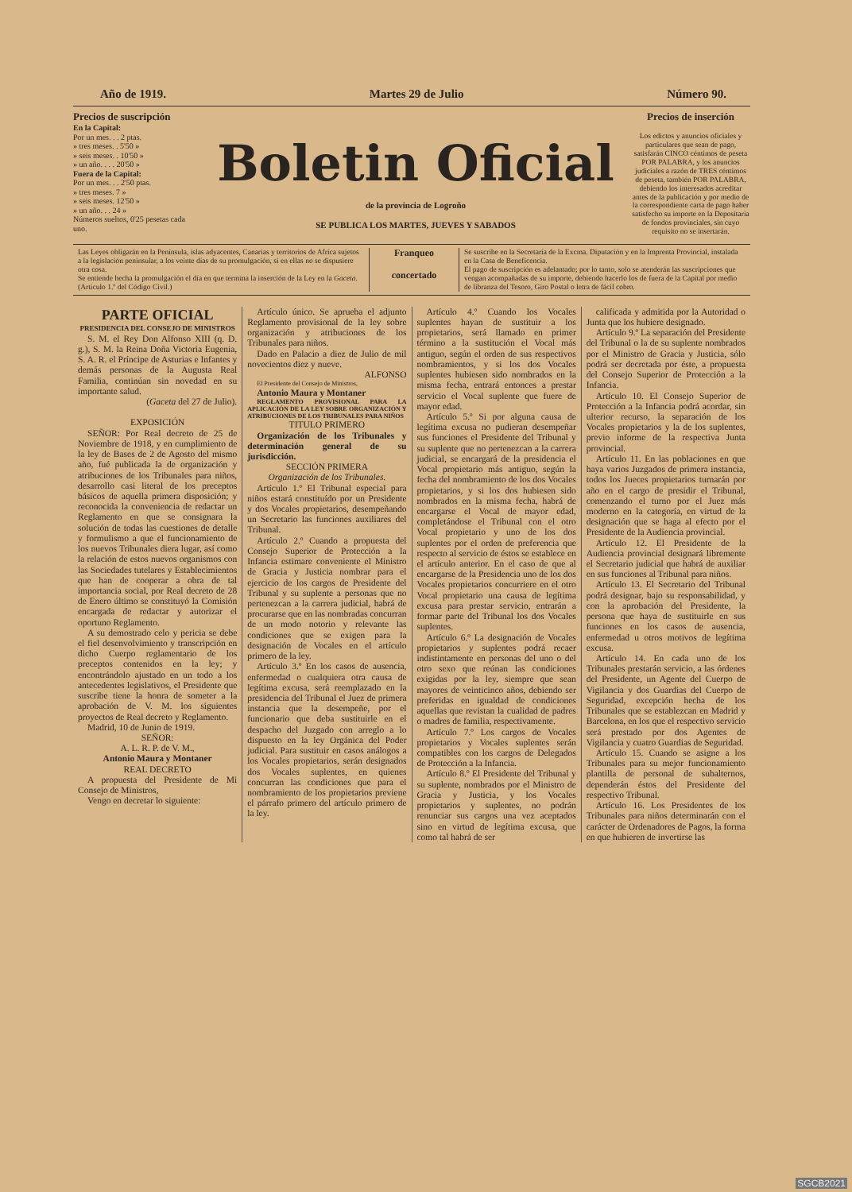Año de 1919. Martes 29 de Julio Número 90.
Precios de suscripción
En la Capital:
Por un mes. . . 2 ptas.
» tres meses. . 5'50 »
» seis meses. . 10'50 »
» un año. . . . 20'50 »
Fuera de la Capital:
Por un mes. . . 2'50 ptas.
» tres meses. 7 »
» seis meses. 12'50 »
» un año. . . 24 »
Números sueltos, 0'25 pesetas cada uno.
Boletin Oficial
de la provincia de Logroño
SE PUBLICA LOS MARTES, JUEVES Y SABADOS
Precios de inserción
Los edictos y anuncios oficiales y particulares que sean de pago, satisfarán CINCO céntimos de peseta POR PALABRA, y los anuncios judiciales a razón de TRES céntimos de peseta, también POR PALABRA, debiendo los interesados acreditar antes de la publicación y por medio de la correspondiente carta de pago haber satisfecho su importe en la Depositaría de fondos provinciales, sin cuyo requisito no se insertarán.
Las Leyes obligarán en la Península, islas adyacentes, Canarias y territorios de Africa sujetos a la legislación peninsular, a los veinte días de su promulgación, si en ellas no se dispusiere otra cosa.
Se entiende hecha la promulgación el día en que termina la inserción de la Ley en la Gaceta. (Artículo 1.º del Código Civil.)
Franqueo
concertado
Se suscribe en la Secretaría de la Excma. Diputación y en la Imprenta Provincial, instalada en la Casa de Beneficencia.
El pago de suscripción es adelantado; por lo tanto, solo se atenderán las suscripciones que vengan acompañadas de su importe, debiendo hacerlo los de fuera de la Capital por medio de libranza del Tesoro, Giro Postal o letra de fácil cobro.
PARTE OFICIAL
PRESIDENCIA DEL CONSEJO DE MINISTROS
S. M. el Rey Don Alfonso XIII (q. D. g.), S. M. la Reina Doña Victoria Eugenia, S. A. R. el Príncipe de Asturias e Infantes y demás personas de la Augusta Real Familia, continúan sin novedad en su importante salud.
(Gaceta del 27 de Julio).
EXPOSICIÓN
SEÑOR: Por Real decreto de 25 de Noviembre de 1918, y en cumplimiento de la ley de Bases de 2 de Agosto del mismo año, fué publicada la de organización y atribuciones de los Tribunales para niños, desarrollo casi literal de los preceptos básicos de aquella primera disposición; y reconocida la conveniencia de redactar un Reglamento en que se consignara la solución de todas las cuestiones de detalle y formulismo a que el funcionamiento de los nuevos Tribunales diera lugar, así como la relación de estos nuevos organismos con las Sociedades tutelares y Establecimientos que han de cooperar a obra de tal importancia social, por Real decreto de 28 de Enero último se constituyó la Comisión encargada de redactar y autorizar el oportuno Reglamento.
A su demostrado celo y pericia se debe el fiel desenvolvimiento y transcripción en dicho Cuerpo reglamentario de los preceptos contenidos en la ley; y encontrándolo ajustado en un todo a los antecedentes legislativos, el Presidente que suscribe tiene la honra de someter a la aprobación de V. M. los siguientes proyectos de Real decreto y Reglamento.
Madrid, 10 de Junio de 1919.
SEÑOR:
A. L. R. P. de V. M.,
Antonio Maura y Montaner
REAL DECRETO
A propuesta del Presidente de Mi Consejo de Ministros,
Vengo en decretar lo siguiente:
Artículo único. Se aprueba el adjunto Reglamento provisional de la ley sobre organización y atribuciones de los Tribunales para niños.
Dado en Palacio a diez de Julio de mil novecientos diez y nueve.
ALFONSO
El Presidente del Consejo de Ministros,
Antonio Maura y Montaner
REGLAMENTO PROVISIONAL PARA LA APLICACIÓN DE LA LEY SOBRE ORGANIZACIÓN Y ATRIBUCIONES DE LOS TRIBUNALES PARA NIÑOS
TITULO PRIMERO
Organización de los Tribunales y determinación general de su jurisdicción.
SECCIÓN PRIMERA
Organización de los Tribunales.
Artículo 1.º El Tribunal especial para niños estará constituído por un Presidente y dos Vocales propietarios, desempeñando un Secretario las funciones auxiliares del Tribunal.
Artículo 2.º Cuando a propuesta del Consejo Superior de Protección a la Infancia estimare conveniente el Ministro de Gracia y Justicia nombrar para el ejercicio de los cargos de Presidente del Tribunal y su suplente a personas que no pertenezcan a la carrera judicial, habrá de procurarse que en las nombradas concurran de un modo notorio y relevante las condiciones que se exigen para la designación de Vocales en el artículo primero de la ley.
Artículo 3.º En los casos de ausencia, enfermedad o cualquiera otra causa de legítima excusa, será reemplazado en la presidencia del Tribunal el Juez de primera instancia que la desempeñe, por el funcionario que deba sustituirle en el despacho del Juzgado con arreglo a lo dispuesto en la ley Orgánica del Poder judicial. Para sustituir en casos análogos a los Vocales propietarios, serán designados dos Vocales suplentes, en quienes concurran las condiciones que para el nombramiento de los propietarios previene el párrafo primero del artículo primero de la ley.
Artículo 4.º Cuando los Vocales suplentes hayan de sustituir a los propietarios, será llamado en primer término a la sustitución el Vocal más antiguo, según el orden de sus respectivos nombramientos, y si los dos Vocales suplentes hubiesen sido nombrados en la misma fecha, entrará entonces a prestar servicio el Vocal suplente que fuere de mayor edad.
Artículo 5.º Si por alguna causa de legítima excusa no pudieran desempeñar sus funciones el Presidente del Tribunal y su suplente que no pertenezcan a la carrera judicial, se encargará de la presidencia el Vocal propietario más antiguo, según la fecha del nombramiento de los dos Vocales propietarios, y si los dos hubiesen sido nombrados en la misma fecha, habrá de encargarse el Vocal de mayor edad, completándose el Tribunal con el otro Vocal propietario y uno de los dos suplentes por el orden de preferencia que respecto al servicio de éstos se establece en el artículo anterior. En el caso de que al encargarse de la Presidencia uno de los dos Vocales propietarios concurriere en el otro Vocal propietario una causa de legítima excusa para prestar servicio, entrarán a formar parte del Tribunal los dos Vocales suplentes.
Artículo 6.º La designación de Vocales propietarios y suplentes podrá recaer indistintamente en personas del uno o del otro sexo que reúnan las condiciones exigidas por la ley, siempre que sean mayores de veinticinco años, debiendo ser preferidas en igualdad de condiciones aquellas que revistan la cualidad de padres o madres de familia, respectivamente.
Artículo 7.º Los cargos de Vocales propietarios y Vocales suplentes serán compatibles con los cargos de Delegados de Protección a la Infancia.
Artículo 8.º El Presidente del Tribunal y su suplente, nombrados por el Ministro de Gracia y Justicia, y los Vocales propietarios y suplentes, no podrán renunciar sus cargos una vez aceptados sino en virtud de legítima excusa, que como tal habrá de ser
calificada y admitida por la Autoridad o Junta que los hubiere designado.
Artículo 9.º La separación del Presidente del Tribunal o la de su suplente nombrados por el Ministro de Gracia y Justicia, sólo podrá ser decretada por éste, a propuesta del Consejo Superior de Protección a la Infancia.
Artículo 10. El Consejo Superior de Protección a la Infancia podrá acordar, sin ulterior recurso, la separación de los Vocales propietarios y la de los suplentes, previo informe de la respectiva Junta provincial.
Artículo 11. En las poblaciones en que haya varios Juzgados de primera instancia, todos los Jueces propietarios turnarán por año en el cargo de presidir el Tribunal, comenzando el turno por el Juez más moderno en la categoría, en virtud de la designación que se haga al efecto por el Presidente de la Audiencia provincial.
Artículo 12. El Presidente de la Audiencia provincial designará libremente el Secretario judicial que habrá de auxiliar en sus funciones al Tribunal para niños.
Artículo 13. El Secretario del Tribunal podrá designar, bajo su responsabilidad, y con la aprobación del Presidente, la persona que haya de sustituirle en sus funciones en los casos de ausencia, enfermedad u otros motivos de legítima excusa.
Artículo 14. En cada uno de los Tribunales prestarán servicio, a las órdenes del Presidente, un Agente del Cuerpo de Vigilancia y dos Guardias del Cuerpo de Seguridad, excepción hecha de los Tribunales que se establezcan en Madrid y Barcelona, en los que el respectivo servicio será prestado por dos Agentes de Vigilancia y cuatro Guardias de Seguridad.
Artículo 15. Cuando se asigne a los Tribunales para su mejor funcionamiento plantilla de personal de subalternos, dependerán éstos del Presidente del respectivo Tribunal.
Artículo 16. Los Presidentes de los Tribunales para niños determinarán con el carácter de Ordenadores de Pagos, la forma en que hubieren de invertirse las
SGCB2021